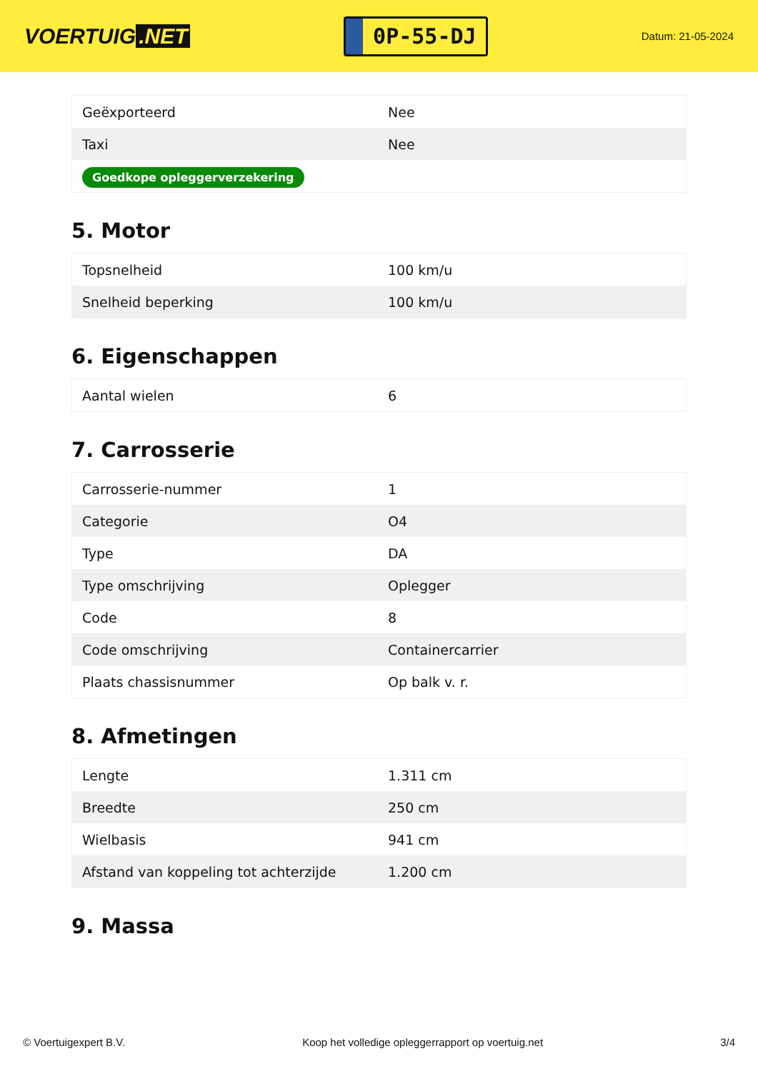VOERTUIG.NET
0P-55-DJ
Datum: 21-05-2024
| Geëxporteerd | Nee |
| Taxi | Nee |
| Goedkope opleggerverzekering | |
5. Motor
| Topsnelheid | 100 km/u |
| Snelheid beperking | 100 km/u |
6. Eigenschappen
| Aantal wielen | 6 |
7. Carrosserie
| Carrosserie-nummer | 1 |
| Categorie | O4 |
| Type | DA |
| Type omschrijving | Oplegger |
| Code | 8 |
| Code omschrijving | Containercarrier |
| Plaats chassisnummer | Op balk v. r. |
8. Afmetingen
| Lengte | 1.311 cm |
| Breedte | 250 cm |
| Wielbasis | 941 cm |
| Afstand van koppeling tot achterzijde | 1.200 cm |
9. Massa
© Voertuigexpert B.V. Koop het volledige opleggerrapport op voertuig.net 3/4